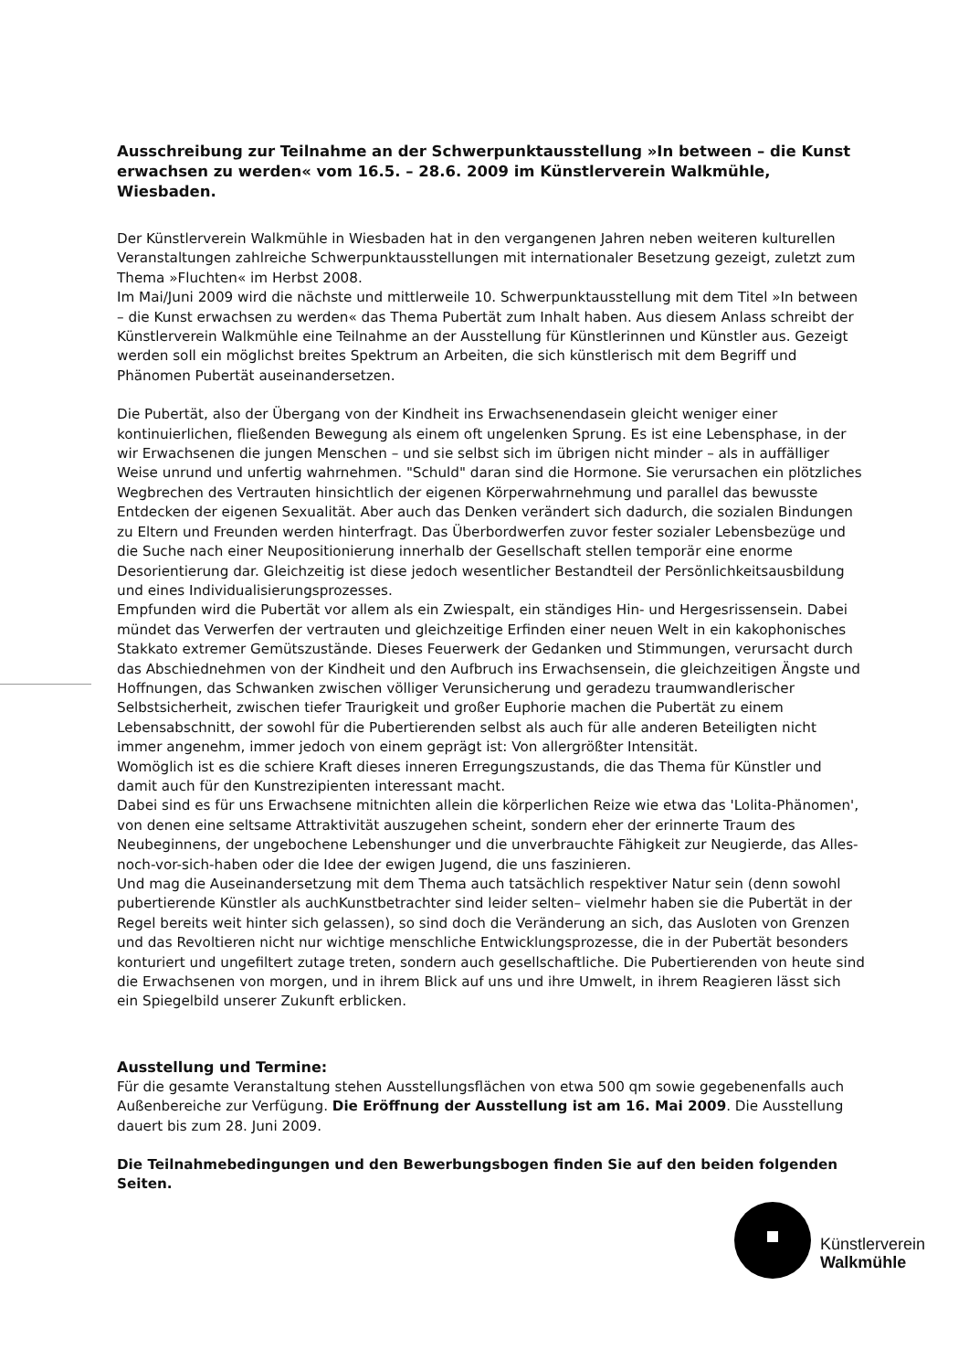Ausschreibung zur Teilnahme an der Schwerpunktausstellung »In between – die Kunst erwachsen zu werden« vom 16.5. – 28.6. 2009 im Künstlerverein Walkmühle, Wiesbaden.
Der Künstlerverein Walkmühle in Wiesbaden hat in den vergangenen Jahren neben weiteren kulturellen Veranstaltungen zahlreiche Schwerpunktausstellungen mit internationaler Besetzung gezeigt, zuletzt zum Thema »Fluchten« im Herbst 2008.
Im Mai/Juni 2009 wird die nächste und mittlerweile 10. Schwerpunktausstellung mit dem Titel »In between – die Kunst erwachsen zu werden« das Thema Pubertät zum Inhalt haben. Aus diesem Anlass schreibt der Künstlerverein Walkmühle eine Teilnahme an der Ausstellung für Künstlerinnen und Künstler aus. Gezeigt werden soll ein möglichst breites Spektrum an Arbeiten, die sich künstlerisch mit dem Begriff und Phänomen Pubertät auseinandersetzen.
Die Pubertät, also der Übergang von der Kindheit ins Erwachsenendasein gleicht weniger einer kontinuierlichen, fließenden Bewegung als einem oft ungelenken Sprung. Es ist eine Lebensphase, in der wir Erwachsenen die jungen Menschen – und sie selbst sich im übrigen nicht minder – als in auffälliger Weise unrund und unfertig wahrnehmen. "Schuld" daran sind die Hormone. Sie verursachen ein plötzliches Wegbrechen des Vertrauten hinsichtlich der eigenen Körperwahrnehmung und parallel das bewusste Entdecken der eigenen Sexualität. Aber auch das Denken verändert sich dadurch, die sozialen Bindungen zu Eltern und Freunden werden hinterfragt. Das Überbordwerfen zuvor fester sozialer Lebensbezüge und die Suche nach einer Neupositionierung innerhalb der Gesellschaft stellen temporär eine enorme Desorientierung dar. Gleichzeitig ist diese jedoch wesentlicher Bestandteil der Persönlichkeitsausbildung und eines Individualisierungsprozesses.
Empfunden wird die Pubertät vor allem als ein Zwiespalt, ein ständiges Hin- und Hergesrissensein. Dabei mündet das Verwerfen der vertrauten und gleichzeitige Erfinden einer neuen Welt in ein kakophonisches Stakkato extremer Gemütszustände. Dieses Feuerwerk der Gedanken und Stimmungen, verursacht durch das Abschiednehmen von der Kindheit und den Aufbruch ins Erwachsensein, die gleichzeitigen Ängste und Hoffnungen, das Schwanken zwischen völliger Verunsicherung und geradezu traumwandlerischer Selbstsicherheit, zwischen tiefer Traurigkeit und großer Euphorie machen die Pubertät zu einem Lebensabschnitt, der sowohl für die Pubertierenden selbst als auch für alle anderen Beteiligten nicht immer angenehm, immer jedoch von einem geprägt ist: Von allergrößter Intensität.
Womöglich ist es die schiere Kraft dieses inneren Erregungszustands, die das Thema für Künstler und damit auch für den Kunstrezipienten interessant macht.
Dabei sind es für uns Erwachsene mitnichten allein die körperlichen Reize wie etwa das 'Lolita-Phänomen', von denen eine seltsame Attraktivität auszugehen scheint, sondern eher der erinnerte Traum des Neubeginnens, der ungebochene Lebenshunger und die unverbrauchte Fähigkeit zur Neugierde, das Alles-noch-vor-sich-haben oder die Idee der ewigen Jugend, die uns faszinieren.
Und mag die Auseinandersetzung mit dem Thema auch tatsächlich respektiver Natur sein (denn sowohl pubertierende Künstler als auchKunstbetrachter sind leider selten– vielmehr haben sie die Pubertät in der Regel bereits weit hinter sich gelassen), so sind doch die Veränderung an sich, das Ausloten von Grenzen und das Revoltieren nicht nur wichtige menschliche Entwicklungsprozesse, die in der Pubertät besonders konturiert und ungefiltert zutage treten, sondern auch gesellschaftliche. Die Pubertierenden von heute sind die Erwachsenen von morgen, und in ihrem Blick auf uns und ihre Umwelt, in ihrem Reagieren lässt sich ein Spiegelbild unserer Zukunft erblicken.
Ausstellung und Termine:
Für die gesamte Veranstaltung stehen Ausstellungsflächen von etwa 500 qm sowie gegebenenfalls auch Außenbereiche zur Verfügung. Die Eröffnung der Ausstellung ist am 16. Mai 2009. Die Ausstellung dauert bis zum 28. Juni 2009.
Die Teilnahmebedingungen und den Bewerbungsbogen finden Sie auf den beiden folgenden Seiten.
Künstlerverein
Walkmühle